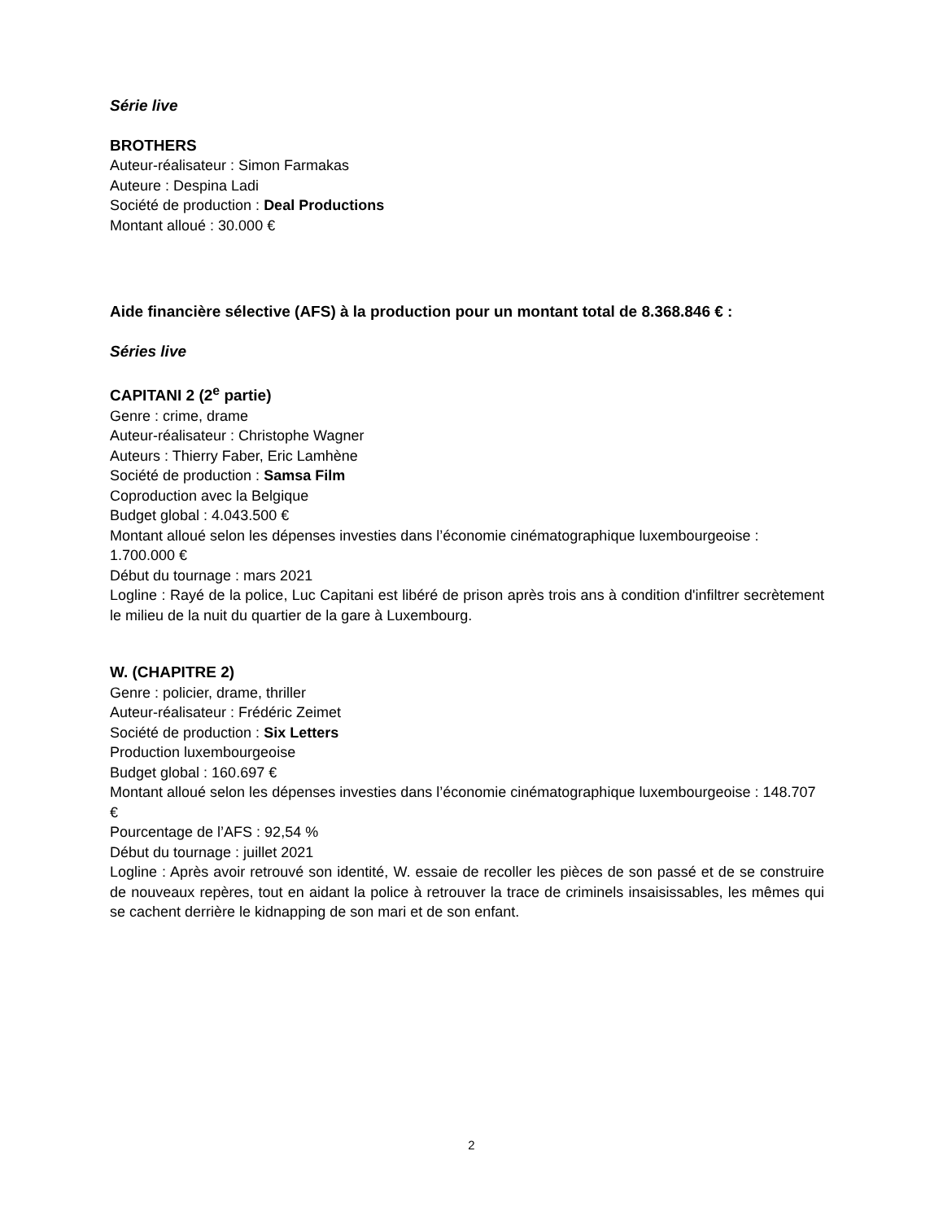Série live
BROTHERS
Auteur-réalisateur : Simon Farmakas
Auteure : Despina Ladi
Société de production : Deal Productions
Montant alloué : 30.000 €
Aide financière sélective (AFS) à la production pour un montant total de 8.368.846 € :
Séries live
CAPITANI 2 (2<sup>e</sup> partie)
Genre : crime, drame
Auteur-réalisateur : Christophe Wagner
Auteurs : Thierry Faber, Eric Lamhène
Société de production : Samsa Film
Coproduction avec la Belgique
Budget global : 4.043.500 €
Montant alloué selon les dépenses investies dans l’économie cinématographique luxembourgeoise : 1.700.000 €
Début du tournage : mars 2021
Logline : Rayé de la police, Luc Capitani est libéré de prison après trois ans à condition d'infiltrer secrètement le milieu de la nuit du quartier de la gare à Luxembourg.
W. (CHAPITRE 2)
Genre : policier, drame, thriller
Auteur-réalisateur : Frédéric Zeimet
Société de production : Six Letters
Production luxembourgeoise
Budget global : 160.697 €
Montant alloué selon les dépenses investies dans l’économie cinématographique luxembourgeoise : 148.707 €
Pourcentage de l’AFS : 92,54 %
Début du tournage : juillet 2021
Logline : Après avoir retrouvé son identité, W. essaie de recoller les pièces de son passé et de se construire de nouveaux repères, tout en aidant la police à retrouver la trace de criminels insaisissables, les mêmes qui se cachent derrière le kidnapping de son mari et de son enfant.
2